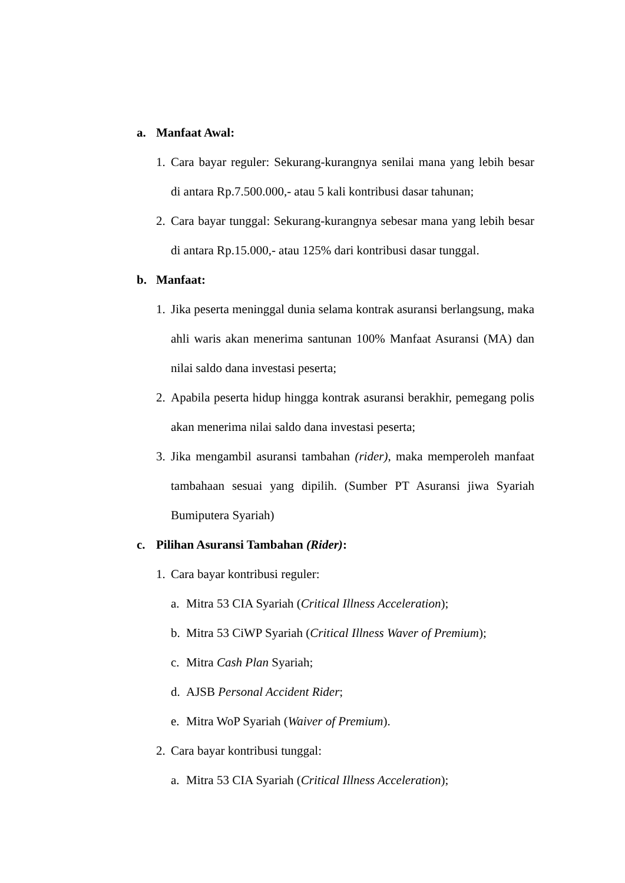a. Manfaat Awal:
1. Cara bayar reguler: Sekurang-kurangnya senilai mana yang lebih besar di antara Rp.7.500.000,- atau 5 kali kontribusi dasar tahunan;
2. Cara bayar tunggal: Sekurang-kurangnya sebesar mana yang lebih besar di antara Rp.15.000,- atau 125% dari kontribusi dasar tunggal.
b. Manfaat:
1. Jika peserta meninggal dunia selama kontrak asuransi berlangsung, maka ahli waris akan menerima santunan 100% Manfaat Asuransi (MA) dan nilai saldo dana investasi peserta;
2. Apabila peserta hidup hingga kontrak asuransi berakhir, pemegang polis akan menerima nilai saldo dana investasi peserta;
3. Jika mengambil asuransi tambahan (rider), maka memperoleh manfaat tambahaan sesuai yang dipilih. (Sumber PT Asuransi jiwa Syariah Bumiputera Syariah)
c. Pilihan Asuransi Tambahan (Rider):
1. Cara bayar kontribusi reguler:
a. Mitra 53 CIA Syariah (Critical Illness Acceleration);
b. Mitra 53 CiWP Syariah (Critical Illness Waver of Premium);
c. Mitra Cash Plan Syariah;
d. AJSB Personal Accident Rider;
e. Mitra WoP Syariah (Waiver of Premium).
2. Cara bayar kontribusi tunggal:
a. Mitra 53 CIA Syariah (Critical Illness Acceleration);